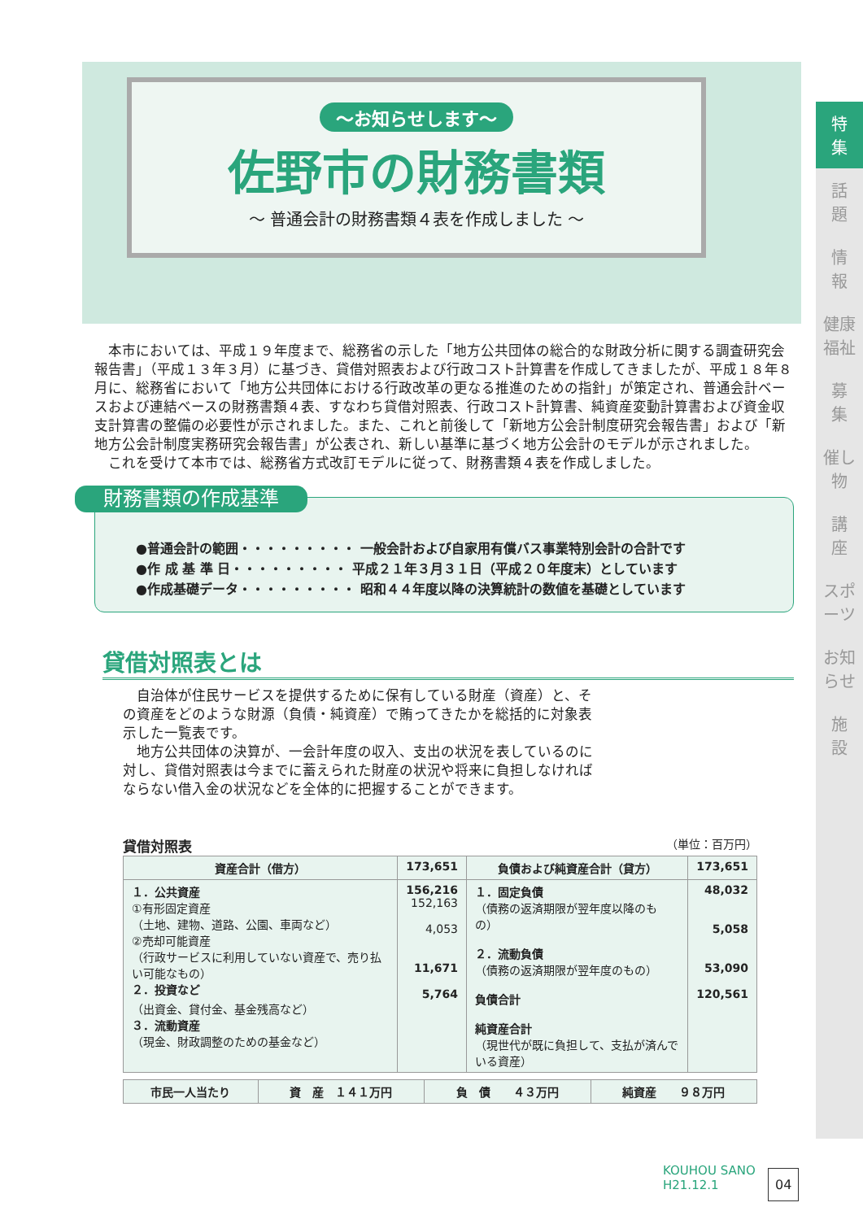～お知らせします～
佐野市の財務書類
～ 普通会計の財務書類４表を作成しました ～
特
集
話
題
情
報
健康福祉
募
集
催し物
講
座
スポーツ
お知らせ
施
設
本市においては、平成１９年度まで、総務省の示した「地方公共団体の総合的な財政分析に関する調査研究会報告書」（平成１３年３月）に基づき、貸借対照表および行政コスト計算書を作成してきましたが、平成１８年８月に、総務省において「地方公共団体における行政改革の更なる推進のための指針」が策定され、普通会計ベースおよび連結ベースの財務書類４表、すなわち貸借対照表、行政コスト計算書、純資産変動計算書および資金収支計算書の整備の必要性が示されました。また、これと前後して「新地方公会計制度研究会報告書」および「新地方公会計制度実務研究会報告書」が公表され、新しい基準に基づく地方公会計のモデルが示されました。
これを受けて本市では、総務省方式改訂モデルに従って、財務書類４表を作成しました。
財務書類の作成基準
●普通会計の範囲・・・・・・・・・ 一般会計および自家用有償バス事業特別会計の合計です
●作 成 基 準 日・・・・・・・・・ 平成２１年３月３１日（平成２０年度末）としています
●作成基礎データ・・・・・・・・・ 昭和４４年度以降の決算統計の数値を基礎としています
貸借対照表とは
自治体が住民サービスを提供するために保有している財産（資産）と、その資産をどのような財源（負債・純資産）で賄ってきたかを総括的に対象表示した一覧表です。
地方公共団体の決算が、一会計年度の収入、支出の状況を表しているのに対し、貸借対照表は今までに蓄えられた財産の状況や将来に負担しなければならない借入金の状況などを全体的に把握することができます。
貸借対照表 （単位：百万円）
| 資産合計（借方） | 173,651 | 負債および純資産合計（貸方） | 173,651 |
| --- | --- | --- | --- |
| １．公共資産 ①有形固定資産 （土地、建物、道路、公園、車両など） ②売却可能資産 （行政サービスに利用していない資産で、売り払い可能なもの） ２．投資など （出資金、貸付金、基金残高など） ３．流動資産 （現金、財政調整のための基金など） | 156,216 152,163 4,053 11,671 5,764 | １．固定負債 （債務の返済期限が翌年度以降のもの） ２．流動負債 （債務の返済期限が翌年度のもの） 負債合計 純資産合計 （現世代が既に負担して、支払が済んでいる資産） | 48,032 5,058 53,090 120,561 |
| 市民一人当たり | 資 産 １４１万円 | 負 債 ４３万円 | 純資産 ９８万円 |
| --- | --- | --- | --- |
KOUHOU SANO
H21.12.1
04